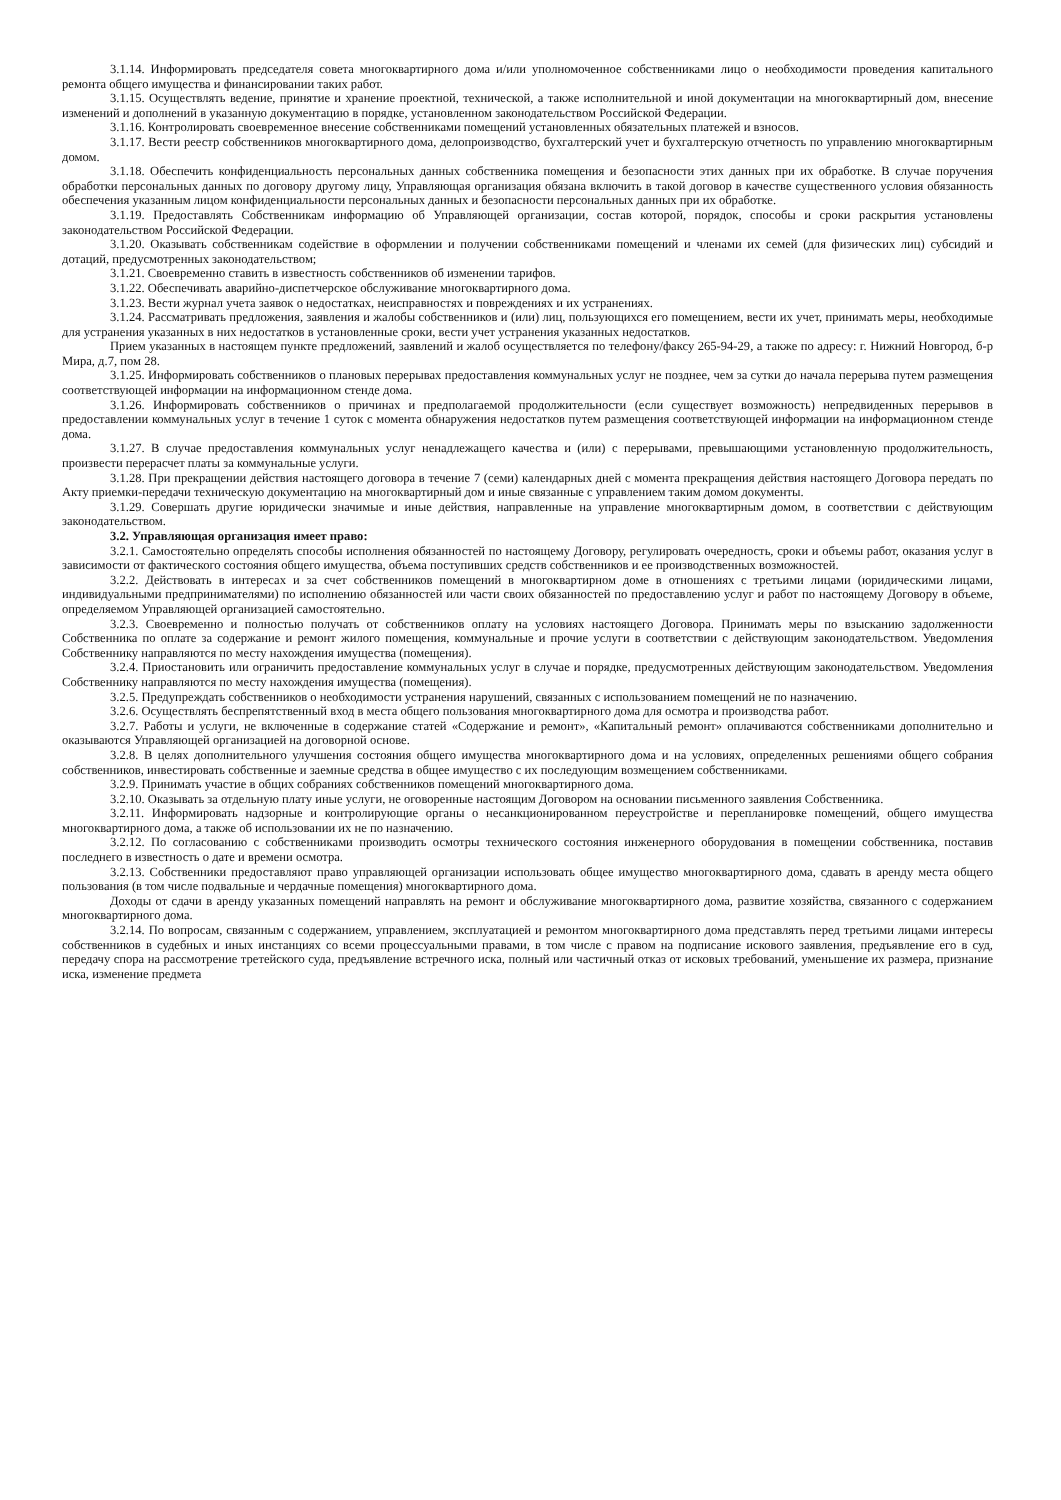3.1.14. Информировать председателя совета многоквартирного дома и/или уполномоченное собственниками лицо о необходимости проведения капитального ремонта общего имущества и финансировании таких работ.
3.1.15. Осуществлять ведение, принятие и хранение проектной, технической, а также исполнительной и иной документации на многоквартирный дом, внесение изменений и дополнений в указанную документацию в порядке, установленном законодательством Российской Федерации.
3.1.16. Контролировать своевременное внесение собственниками помещений установленных обязательных платежей и взносов.
3.1.17. Вести реестр собственников многоквартирного дома, делопроизводство, бухгалтерский учет и бухгалтерскую отчетность по управлению многоквартирным домом.
3.1.18. Обеспечить конфиденциальность персональных данных собственника помещения и безопасности этих данных при их обработке. В случае поручения обработки персональных данных по договору другому лицу, Управляющая организация обязана включить в такой договор в качестве существенного условия обязанность обеспечения указанным лицом конфиденциальности персональных данных и безопасности персональных данных при их обработке.
3.1.19. Предоставлять Собственникам информацию об Управляющей организации, состав которой, порядок, способы и сроки раскрытия установлены законодательством Российской Федерации.
3.1.20. Оказывать собственникам содействие в оформлении и получении собственниками помещений и членами их семей (для физических лиц) субсидий и дотаций, предусмотренных законодательством;
3.1.21. Своевременно ставить в известность собственников об изменении тарифов.
3.1.22. Обеспечивать аварийно-диспетчерское обслуживание многоквартирного дома.
3.1.23. Вести журнал учета заявок о недостатках, неисправностях и повреждениях и их устранениях.
3.1.24. Рассматривать предложения, заявления и жалобы собственников и (или) лиц, пользующихся его помещением, вести их учет, принимать меры, необходимые для устранения указанных в них недостатков в установленные сроки, вести учет устранения указанных недостатков.
Прием указанных в настоящем пункте предложений, заявлений и жалоб осуществляется по телефону/факсу 265-94-29, а также по адресу: г. Нижний Новгород, б-р Мира, д.7, пом 28.
3.1.25. Информировать собственников о плановых перерывах предоставления коммунальных услуг не позднее, чем за сутки до начала перерыва путем размещения соответствующей информации на информационном стенде дома.
3.1.26. Информировать собственников о причинах и предполагаемой продолжительности (если существует возможность) непредвиденных перерывов в предоставлении коммунальных услуг в течение 1 суток с момента обнаружения недостатков путем размещения соответствующей информации на информационном стенде дома.
3.1.27. В случае предоставления коммунальных услуг ненадлежащего качества и (или) с перерывами, превышающими установленную продолжительность, произвести перерасчет платы за коммунальные услуги.
3.1.28. При прекращении действия настоящего договора в течение 7 (семи) календарных дней с момента прекращения действия настоящего Договора передать по Акту приемки-передачи техническую документацию на многоквартирный дом и иные связанные с управлением таким домом документы.
3.1.29. Совершать другие юридически значимые и иные действия, направленные на управление многоквартирным домом, в соответствии с действующим законодательством.
3.2. Управляющая организация имеет право:
3.2.1. Самостоятельно определять способы исполнения обязанностей по настоящему Договору, регулировать очередность, сроки и объемы работ, оказания услуг в зависимости от фактического состояния общего имущества, объема поступивших средств собственников и ее производственных возможностей.
3.2.2. Действовать в интересах и за счет собственников помещений в многоквартирном доме в отношениях с третьими лицами (юридическими лицами, индивидуальными предпринимателями) по исполнению обязанностей или части своих обязанностей по предоставлению услуг и работ по настоящему Договору в объеме, определяемом Управляющей организацией самостоятельно.
3.2.3. Своевременно и полностью получать от собственников оплату на условиях настоящего Договора. Принимать меры по взысканию задолженности Собственника по оплате за содержание и ремонт жилого помещения, коммунальные и прочие услуги в соответствии с действующим законодательством. Уведомления Собственнику направляются по месту нахождения имущества (помещения).
3.2.4. Приостановить или ограничить предоставление коммунальных услуг в случае и порядке, предусмотренных действующим законодательством. Уведомления Собственнику направляются по месту нахождения имущества (помещения).
3.2.5. Предупреждать собственников о необходимости устранения нарушений, связанных с использованием помещений не по назначению.
3.2.6. Осуществлять беспрепятственный вход в места общего пользования многоквартирного дома для осмотра и производства работ.
3.2.7. Работы и услуги, не включенные в содержание статей «Содержание и ремонт», «Капитальный ремонт» оплачиваются собственниками дополнительно и оказываются Управляющей организацией на договорной основе.
3.2.8. В целях дополнительного улучшения состояния общего имущества многоквартирного дома и на условиях, определенных решениями общего собрания собственников, инвестировать собственные и заемные средства в общее имущество с их последующим возмещением собственниками.
3.2.9. Принимать участие в общих собраниях собственников помещений многоквартирного дома.
3.2.10. Оказывать за отдельную плату иные услуги, не оговоренные настоящим Договором на основании письменного заявления Собственника.
3.2.11. Информировать надзорные и контролирующие органы о несанкционированном переустройстве и перепланировке помещений, общего имущества многоквартирного дома, а также об использовании их не по назначению.
3.2.12. По согласованию с собственниками производить осмотры технического состояния инженерного оборудования в помещении собственника, поставив последнего в известность о дате и времени осмотра.
3.2.13. Собственники предоставляют право управляющей организации использовать общее имущество многоквартирного дома, сдавать в аренду места общего пользования (в том числе подвальные и чердачные помещения) многоквартирного дома.
Доходы от сдачи в аренду указанных помещений направлять на ремонт и обслуживание многоквартирного дома, развитие хозяйства, связанного с содержанием многоквартирного дома.
3.2.14. По вопросам, связанным с содержанием, управлением, эксплуатацией и ремонтом многоквартирного дома представлять перед третьими лицами интересы собственников в судебных и иных инстанциях со всеми процессуальными правами, в том числе с правом на подписание искового заявления, предъявление его в суд, передачу спора на рассмотрение третейского суда, предъявление встречного иска, полный или частичный отказ от исковых требований, уменьшение их размера, признание иска, изменение предмета